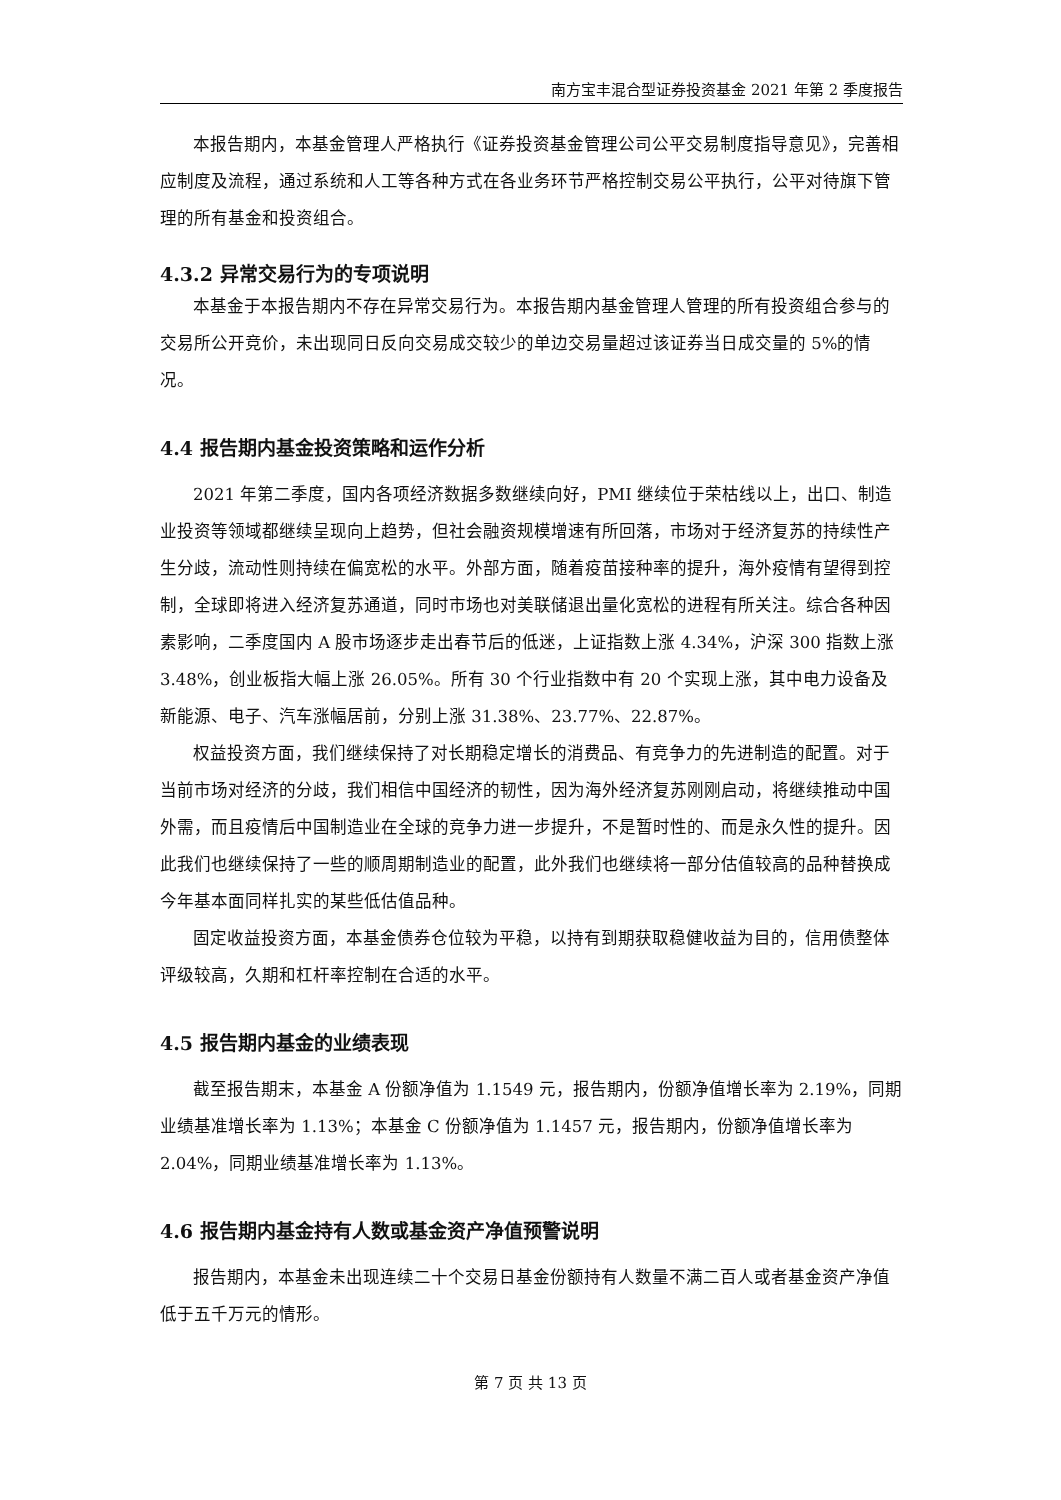南方宝丰混合型证券投资基金 2021 年第 2 季度报告
本报告期内，本基金管理人严格执行《证券投资基金管理公司公平交易制度指导意见》，完善相应制度及流程，通过系统和人工等各种方式在各业务环节严格控制交易公平执行，公平对待旗下管理的所有基金和投资组合。
4.3.2 异常交易行为的专项说明
本基金于本报告期内不存在异常交易行为。本报告期内基金管理人管理的所有投资组合参与的交易所公开竞价，未出现同日反向交易成交较少的单边交易量超过该证券当日成交量的 5%的情况。
4.4 报告期内基金投资策略和运作分析
2021 年第二季度，国内各项经济数据多数继续向好，PMI 继续位于荣枯线以上，出口、制造业投资等领域都继续呈现向上趋势，但社会融资规模增速有所回落，市场对于经济复苏的持续性产生分歧，流动性则持续在偏宽松的水平。外部方面，随着疫苗接种率的提升，海外疫情有望得到控制，全球即将进入经济复苏通道，同时市场也对美联储退出量化宽松的进程有所关注。综合各种因素影响，二季度国内 A 股市场逐步走出春节后的低迷，上证指数上涨 4.34%，沪深 300 指数上涨 3.48%，创业板指大幅上涨 26.05%。所有 30 个行业指数中有 20 个实现上涨，其中电力设备及新能源、电子、汽车涨幅居前，分别上涨 31.38%、23.77%、22.87%。
权益投资方面，我们继续保持了对长期稳定增长的消费品、有竞争力的先进制造的配置。对于当前市场对经济的分歧，我们相信中国经济的韧性，因为海外经济复苏刚刚启动，将继续推动中国外需，而且疫情后中国制造业在全球的竞争力进一步提升，不是暂时性的、而是永久性的提升。因此我们也继续保持了一些的顺周期制造业的配置，此外我们也继续将一部分估值较高的品种替换成今年基本面同样扎实的某些低估值品种。
固定收益投资方面，本基金债券仓位较为平稳，以持有到期获取稳健收益为目的，信用债整体评级较高，久期和杠杆率控制在合适的水平。
4.5 报告期内基金的业绩表现
截至报告期末，本基金 A 份额净值为 1.1549 元，报告期内，份额净值增长率为 2.19%，同期业绩基准增长率为 1.13%；本基金 C 份额净值为 1.1457 元，报告期内，份额净值增长率为 2.04%，同期业绩基准增长率为 1.13%。
4.6 报告期内基金持有人数或基金资产净值预警说明
报告期内，本基金未出现连续二十个交易日基金份额持有人数量不满二百人或者基金资产净值低于五千万元的情形。
第 7 页 共 13 页